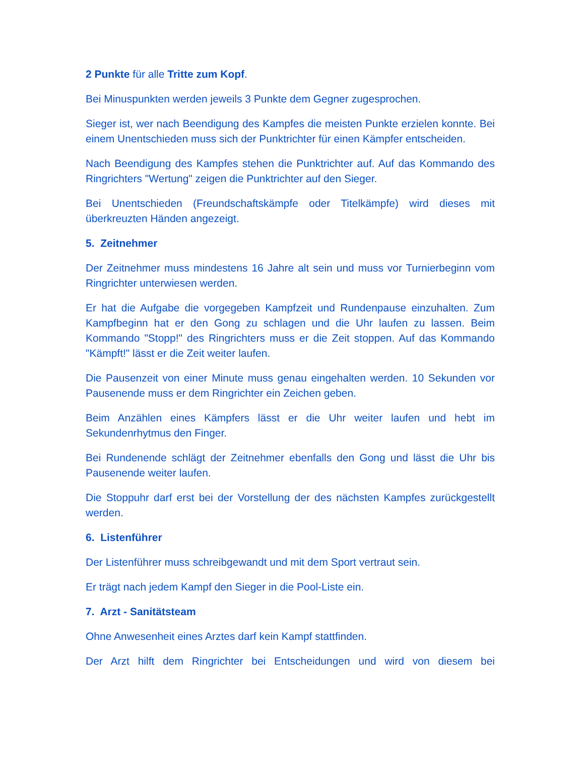2 Punkte für alle Tritte zum Kopf.
Bei Minuspunkten werden jeweils 3 Punkte dem Gegner zugesprochen.
Sieger ist, wer nach Beendigung des Kampfes die meisten Punkte erzielen konnte. Bei einem Unentschieden muss sich der Punktrichter für einen Kämpfer entscheiden.
Nach Beendigung des Kampfes stehen die Punktrichter auf. Auf das Kommando des Ringrichters "Wertung" zeigen die Punktrichter auf den Sieger.
Bei Unentschieden (Freundschaftskämpfe oder Titelkämpfe) wird dieses mit überkreuzten Händen angezeigt.
5. Zeitnehmer
Der Zeitnehmer muss mindestens 16 Jahre alt sein und muss vor Turnierbeginn vom Ringrichter unterwiesen werden.
Er hat die Aufgabe die vorgegeben Kampfzeit und Rundenpause einzuhalten. Zum Kampfbeginn hat er den Gong zu schlagen und die Uhr laufen zu lassen. Beim Kommando "Stopp!" des Ringrichters muss er die Zeit stoppen. Auf das Kommando "Kämpft!" lässt er die Zeit weiter laufen.
Die Pausenzeit von einer Minute muss genau eingehalten werden. 10 Sekunden vor Pausenende muss er dem Ringrichter ein Zeichen geben.
Beim Anzählen eines Kämpfers lässt er die Uhr weiter laufen und hebt im Sekundenrhytmus den Finger.
Bei Rundenende schlägt der Zeitnehmer ebenfalls den Gong und lässt die Uhr bis Pausenende weiter laufen.
Die Stoppuhr darf erst bei der Vorstellung der des nächsten Kampfes zurückgestellt werden.
6. Listenführer
Der Listenführer muss schreibgewandt und mit dem Sport vertraut sein.
Er trägt nach jedem Kampf den Sieger in die Pool-Liste ein.
7. Arzt - Sanitätsteam
Ohne Anwesenheit eines Arztes darf kein Kampf stattfinden.
Der Arzt hilft dem Ringrichter bei Entscheidungen und wird von diesem bei